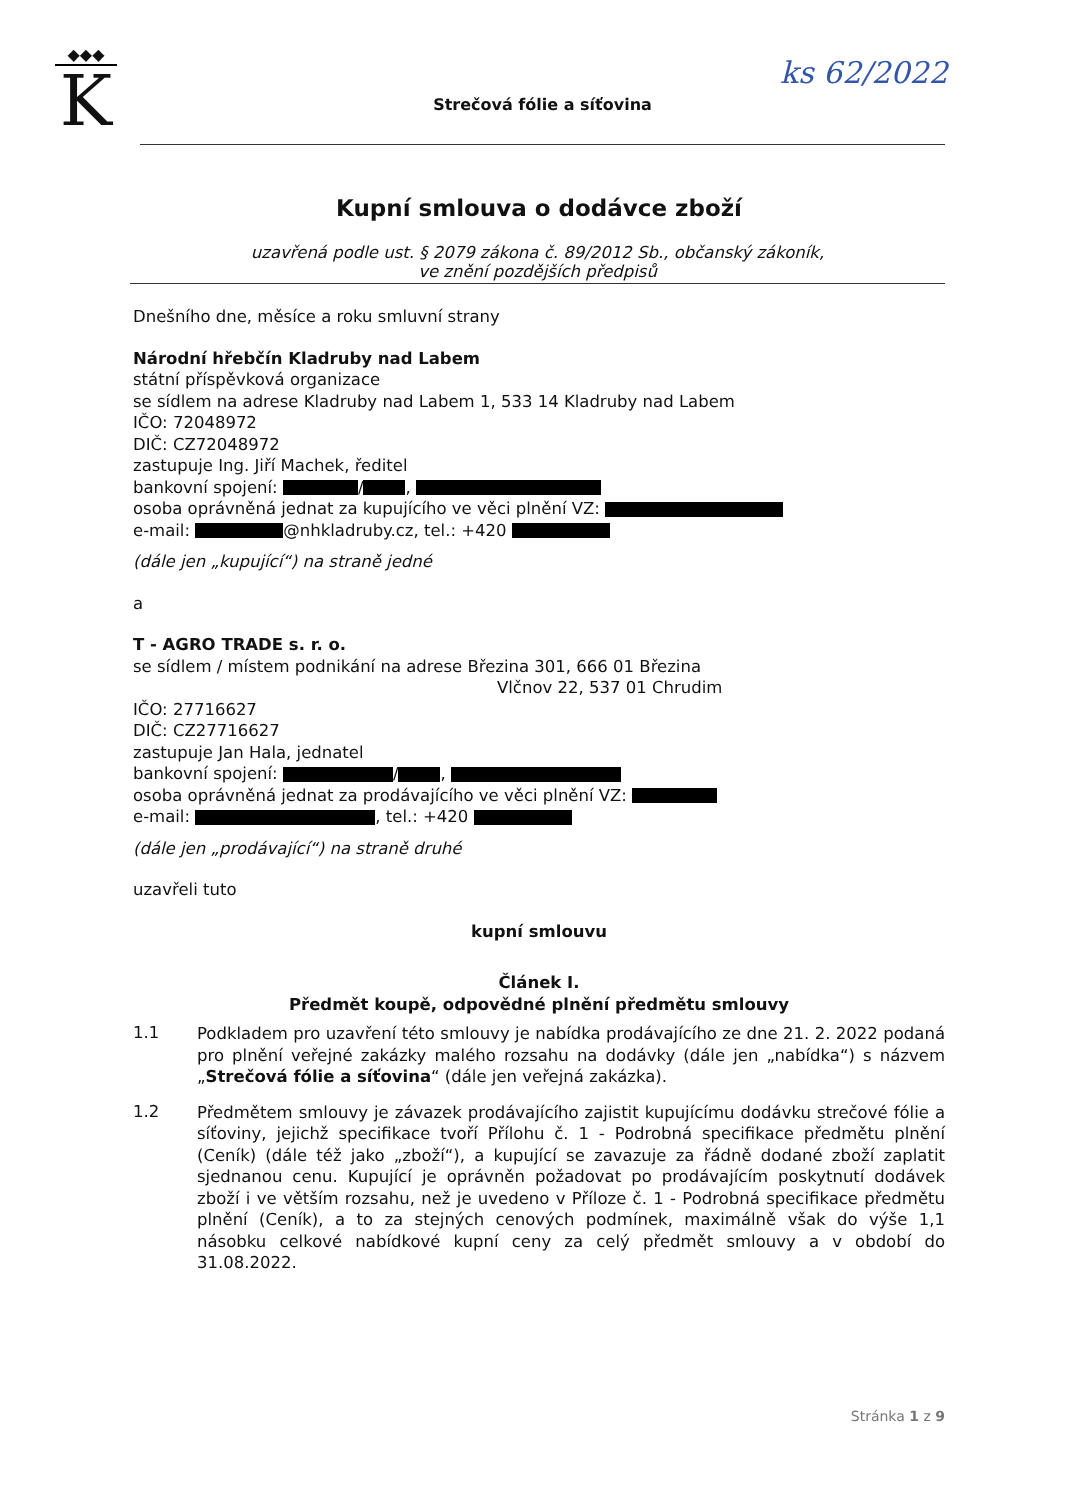◆◆◆
K
ks 62/2022
Strečová fólie a síťovina
Kupní smlouva o dodávce zboží
uzavřená podle ust. § 2079 zákona č. 89/2012 Sb., občanský zákoník,
ve znění pozdějších předpisů
Dnešního dne, měsíce a roku smluvní strany
Národní hřebčín Kladruby nad Labem
státní příspěvková organizace
se sídlem na adrese Kladruby nad Labem 1, 533 14 Kladruby nad Labem
IČO: 72048972
DIČ: CZ72048972
zastupuje Ing. Jiří Machek, ředitel
bankovní spojení: / ,
osoba oprávněná jednat za kupujícího ve věci plnění VZ:
e-mail: @nhkladruby.cz, tel.: +420
(dále jen „kupující“) na straně jedné
a
T - AGRO TRADE s. r. o.
se sídlem / místem podnikání na adrese Březina 301, 666 01 Březina
Vlčnov 22, 537 01 Chrudim
IČO: 27716627
DIČ: CZ27716627
zastupuje Jan Hala, jednatel
bankovní spojení: / ,
osoba oprávněná jednat za prodávajícího ve věci plnění VZ:
e-mail: , tel.: +420
(dále jen „prodávající“) na straně druhé
uzavřeli tuto
kupní smlouvu
Článek I.
Předmět koupě, odpovědné plnění předmětu smlouvy
1.1
Podkladem pro uzavření této smlouvy je nabídka prodávajícího ze dne 21. 2. 2022 podaná pro plnění veřejné zakázky malého rozsahu na dodávky (dále jen „nabídka“) s názvem „Strečová fólie a síťovina“ (dále jen veřejná zakázka).
1.2
Předmětem smlouvy je závazek prodávajícího zajistit kupujícímu dodávku strečové fólie a síťoviny, jejichž specifikace tvoří Přílohu č. 1 - Podrobná specifikace předmětu plnění (Ceník) (dále též jako „zboží“), a kupující se zavazuje za řádně dodané zboží zaplatit sjednanou cenu. Kupující je oprávněn požadovat po prodávajícím poskytnutí dodávek zboží i ve větším rozsahu, než je uvedeno v Příloze č. 1 - Podrobná specifikace předmětu plnění (Ceník), a to za stejných cenových podmínek, maximálně však do výše 1,1 násobku celkové nabídkové kupní ceny za celý předmět smlouvy a v období do 31.08.2022.
Stránka 1 z 9